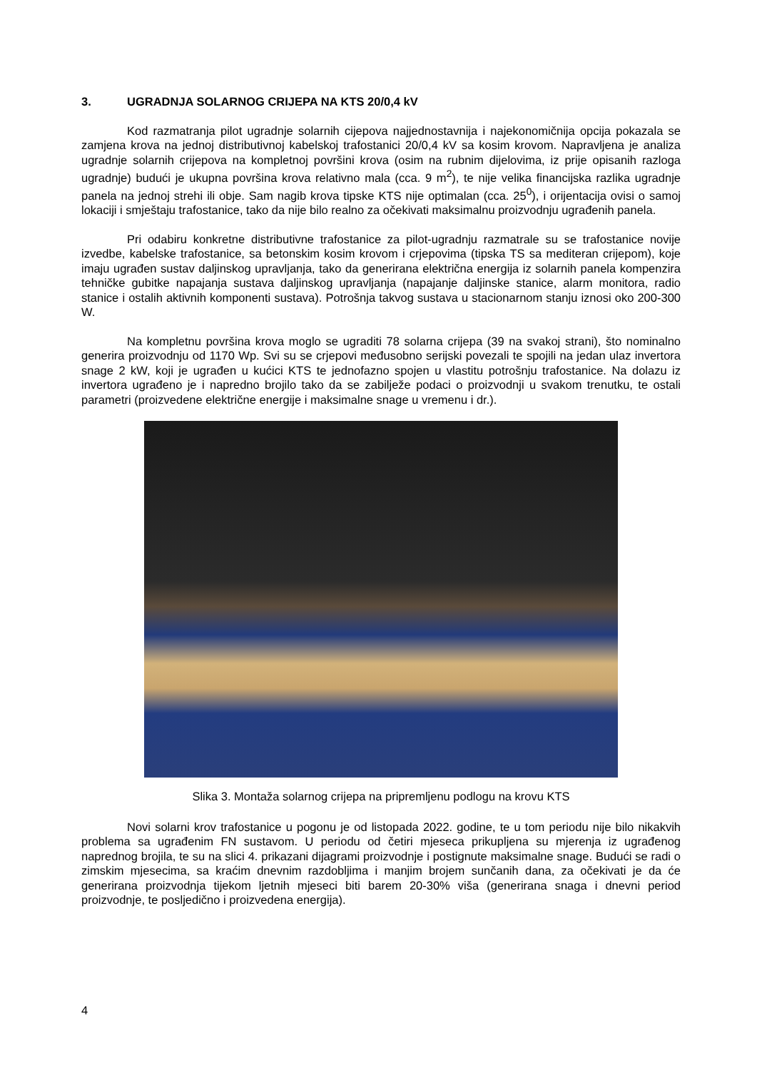3. UGRADNJA SOLARNOG CRIJEPA NA KTS 20/0,4 kV
Kod razmatranja pilot ugradnje solarnih cijepova najjednostavnija i najekonomičnija opcija pokazala se zamjena krova na jednoj distributivnoj kabelskoj trafostanici 20/0,4 kV sa kosim krovom. Napravljena je analiza ugradnje solarnih crijepova na kompletnoj površini krova (osim na rubnim dijelovima, iz prije opisanih razloga ugradnje) budući je ukupna površina krova relativno mala (cca. 9 m<sup>2</sup>), te nije velika financijska razlika ugradnje panela na jednoj strehi ili obje. Sam nagib krova tipske KTS nije optimalan (cca. 25<sup>0</sup>), i orijentacija ovisi o samoj lokaciji i smještaju trafostanice, tako da nije bilo realno za očekivati maksimalnu proizvodnju ugrađenih panela.
Pri odabiru konkretne distributivne trafostanice za pilot-ugradnju razmatrale su se trafostanice novije izvedbe, kabelske trafostanice, sa betonskim kosim krovom i crjepovima (tipska TS sa mediteran crijepom), koje imaju ugrađen sustav daljinskog upravljanja, tako da generirana električna energija iz solarnih panela kompenzira tehničke gubitke napajanja sustava daljinskog upravljanja (napajanje daljinske stanice, alarm monitora, radio stanice i ostalih aktivnih komponenti sustava). Potrošnja takvog sustava u stacionarnom stanju iznosi oko 200-300 W.
Na kompletnu površina krova moglo se ugraditi 78 solarna crijepa (39 na svakoj strani), što nominalno generira proizvodnju od 1170 Wp. Svi su se crjepovi međusobno serijski povezali te spojili na jedan ulaz invertora snage 2 kW, koji je ugrađen u kućici KTS te jednofazno spojen u vlastitu potrošnju trafostanice. Na dolazu iz invertora ugrađeno je i napredno brojilo tako da se zabilježe podaci o proizvodnji u svakom trenutku, te ostali parametri (proizvedene električne energije i maksimalne snage u vremenu i dr.).
Slika 3. Montaža solarnog crijepa na pripremljenu podlogu na krovu KTS
Novi solarni krov trafostanice u pogonu je od listopada 2022. godine, te u tom periodu nije bilo nikakvih problema sa ugrađenim FN sustavom. U periodu od četiri mjeseca prikupljena su mjerenja iz ugrađenog naprednog brojila, te su na slici 4. prikazani dijagrami proizvodnje i postignute maksimalne snage. Budući se radi o zimskim mjesecima, sa kraćim dnevnim razdobljima i manjim brojem sunčanih dana, za očekivati je da će generirana proizvodnja tijekom ljetnih mjeseci biti barem 20-30% viša (generirana snaga i dnevni period proizvodnje, te posljedično i proizvedena energija).
4